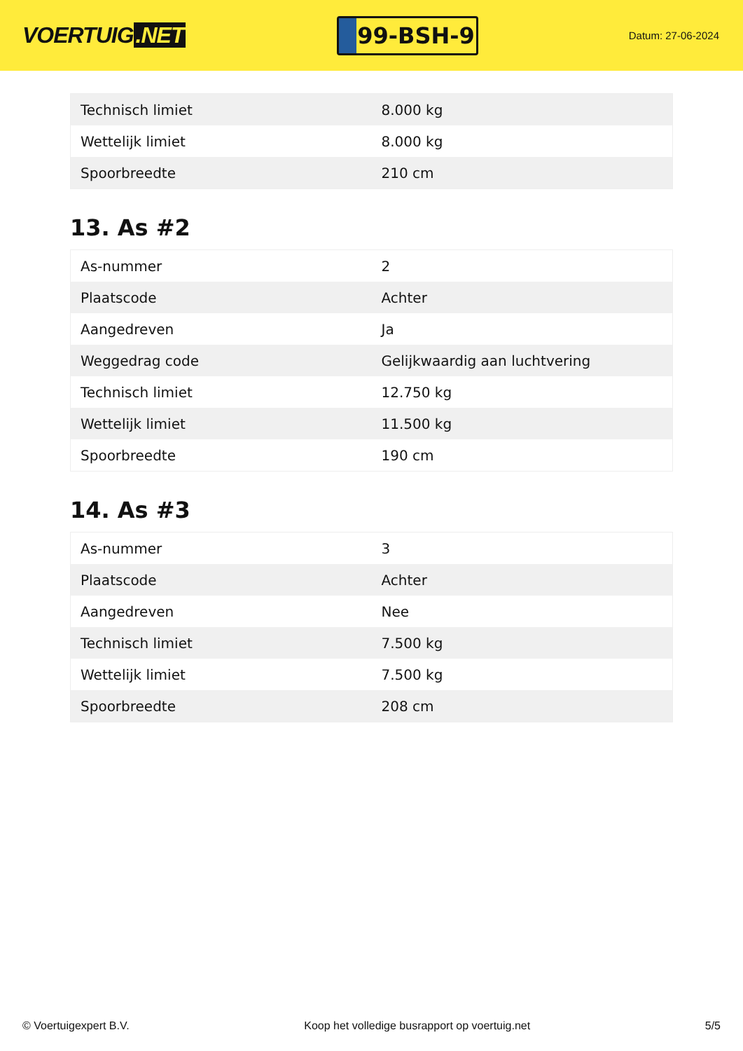VOERTUIG.NET
99-BSH-9
Datum: 27-06-2024
| Technisch limiet | 8.000 kg |
| Wettelijk limiet | 8.000 kg |
| Spoorbreedte | 210 cm |
13. As #2
| As-nummer | 2 |
| Plaatscode | Achter |
| Aangedreven | Ja |
| Weggedrag code | Gelijkwaardig aan luchtvering |
| Technisch limiet | 12.750 kg |
| Wettelijk limiet | 11.500 kg |
| Spoorbreedte | 190 cm |
14. As #3
| As-nummer | 3 |
| Plaatscode | Achter |
| Aangedreven | Nee |
| Technisch limiet | 7.500 kg |
| Wettelijk limiet | 7.500 kg |
| Spoorbreedte | 208 cm |
© Voertuigexpert B.V. Koop het volledige busrapport op voertuig.net 5/5